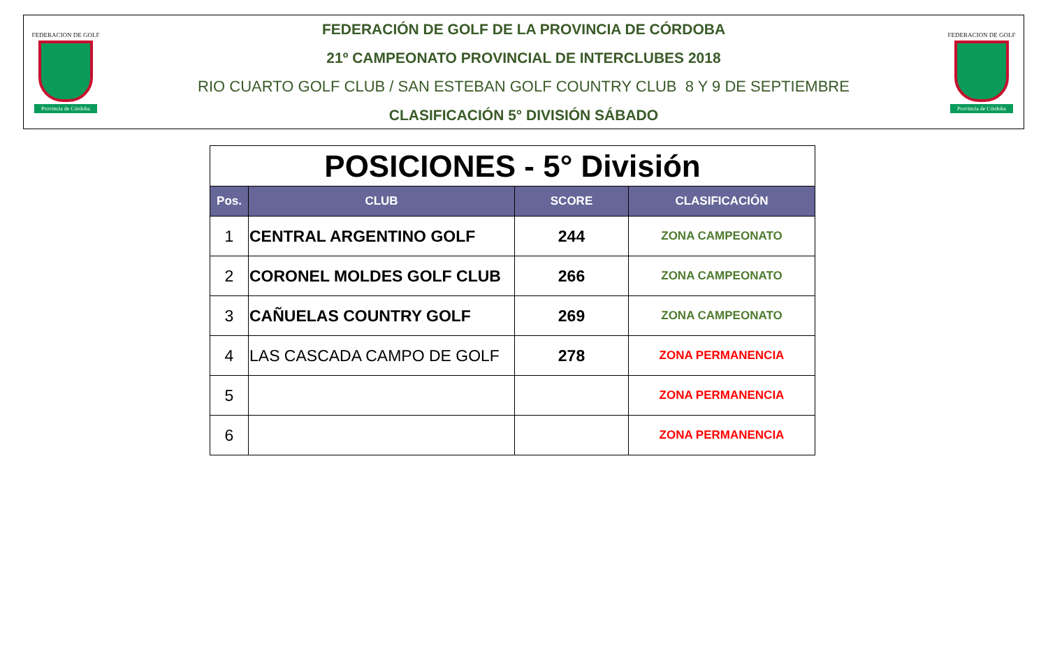FEDERACION DE GOLF
Provincia de Córdoba
FEDERACIÓN DE GOLF DE LA PROVINCIA DE CÓRDOBA
21º CAMPEONATO PROVINCIAL DE INTERCLUBES 2018
RIO CUARTO GOLF CLUB / SAN ESTEBAN GOLF COUNTRY CLUB 8 Y 9 DE SEPTIEMBRE
CLASIFICACIÓN 5° DIVISIÓN SÁBADO
FEDERACION DE GOLF
Provincia de Córdoba
| POSICIONES - 5° División | | | |
| Pos. | CLUB | SCORE | CLASIFICACIÓN |
| 1 | CENTRAL ARGENTINO GOLF | 244 | ZONA CAMPEONATO |
| 2 | CORONEL MOLDES GOLF CLUB | 266 | ZONA CAMPEONATO |
| 3 | CAÑUELAS COUNTRY GOLF | 269 | ZONA CAMPEONATO |
| 4 | LAS CASCADA CAMPO DE GOLF | 278 | ZONA PERMANENCIA |
| 5 | | | ZONA PERMANENCIA |
| 6 | | | ZONA PERMANENCIA |